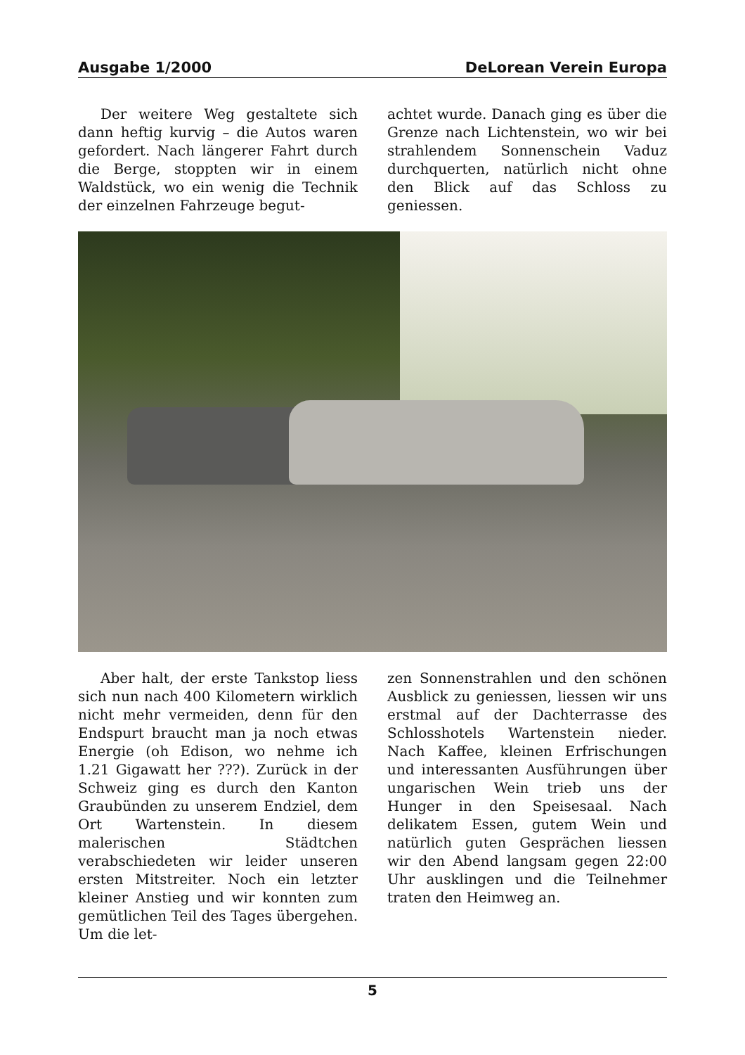Ausgabe 1/2000 DeLorean Verein Europa
Der weitere Weg gestaltete sich dann heftig kurvig – die Autos waren gefordert. Nach längerer Fahrt durch die Berge, stoppten wir in einem Waldstück, wo ein wenig die Technik der einzelnen Fahrzeuge begut-
achtet wurde. Danach ging es über die Grenze nach Lichtenstein, wo wir bei strahlendem Sonnenschein Vaduz durchquerten, natürlich nicht ohne den Blick auf das Schloss zu geniessen.
Aber halt, der erste Tankstop liess sich nun nach 400 Kilometern wirklich nicht mehr vermeiden, denn für den Endspurt braucht man ja noch etwas Energie (oh Edison, wo nehme ich 1.21 Gigawatt her ???). Zurück in der Schweiz ging es durch den Kanton Graubünden zu unserem Endziel, dem Ort Wartenstein. In diesem malerischen Städtchen verabschiedeten wir leider unseren ersten Mitstreiter. Noch ein letzter kleiner Anstieg und wir konnten zum gemütlichen Teil des Tages übergehen. Um die let-
zen Sonnenstrahlen und den schönen Ausblick zu geniessen, liessen wir uns erstmal auf der Dachterrasse des Schlosshotels Wartenstein nieder. Nach Kaffee, kleinen Erfrischungen und interessanten Ausführungen über ungarischen Wein trieb uns der Hunger in den Speisesaal. Nach delikatem Essen, gutem Wein und natürlich guten Gesprächen liessen wir den Abend langsam gegen 22:00 Uhr ausklingen und die Teilnehmer traten den Heimweg an.
5